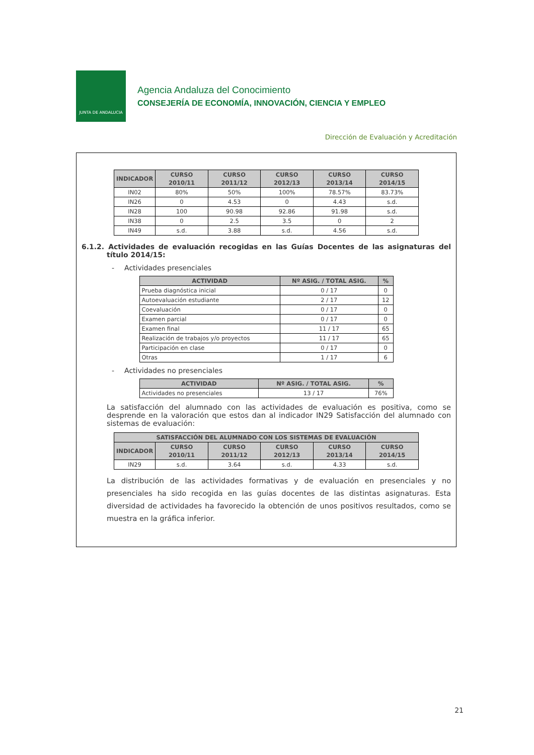JUNTA DE ANDALUCIA
Agencia Andaluza del Conocimiento
CONSEJERÍA DE ECONOMÍA, INNOVACIÓN, CIENCIA Y EMPLEO
Dirección de Evaluación y Acreditación
| INDICADOR | CURSO 2010/11 | CURSO 2011/12 | CURSO 2012/13 | CURSO 2013/14 | CURSO 2014/15 |
| --- | --- | --- | --- | --- | --- |
| IN02 | 80% | 50% | 100% | 78.57% | 83.73% |
| IN26 | 0 | 4.53 | 0 | 4.43 | s.d. |
| IN28 | 100 | 90.98 | 92.86 | 91.98 | s.d. |
| IN38 | 0 | 2.5 | 3.5 | 0 | 2 |
| IN49 | s.d. | 3.88 | s.d. | 4.56 | s.d. |
6.1.2. Actividades de evaluación recogidas en las Guías Docentes de las asignaturas del título 2014/15:
- Actividades presenciales
| ACTIVIDAD | Nº ASIG. / TOTAL ASIG. | % |
| --- | --- | --- |
| Prueba diagnóstica inicial | 0 / 17 | 0 |
| Autoevaluación estudiante | 2 / 17 | 12 |
| Coevaluación | 0 / 17 | 0 |
| Examen parcial | 0 / 17 | 0 |
| Examen final | 11 / 17 | 65 |
| Realización de trabajos y/o proyectos | 11 / 17 | 65 |
| Participación en clase | 0 / 17 | 0 |
| Otras | 1 / 17 | 6 |
- Actividades no presenciales
| ACTIVIDAD | Nº ASIG. / TOTAL ASIG. | % |
| --- | --- | --- |
| Actividades no presenciales | 13 / 17 | 76% |
La satisfacción del alumnado con las actividades de evaluación es positiva, como se desprende en la valoración que estos dan al indicador IN29 Satisfacción del alumnado con sistemas de evaluación:
| SATISFACCIÓN DEL ALUMNADO CON LOS SISTEMAS DE EVALUACIÓN | | | | | |
| --- | --- | --- | --- | --- | --- |
| INDICADOR | CURSO 2010/11 | CURSO 2011/12 | CURSO 2012/13 | CURSO 2013/14 | CURSO 2014/15 |
| IN29 | s.d. | 3.64 | s.d. | 4.33 | s.d. |
La distribución de las actividades formativas y de evaluación en presenciales y no presenciales ha sido recogida en las guías docentes de las distintas asignaturas. Esta diversidad de actividades ha favorecido la obtención de unos positivos resultados, como se muestra en la gráfica inferior.
21